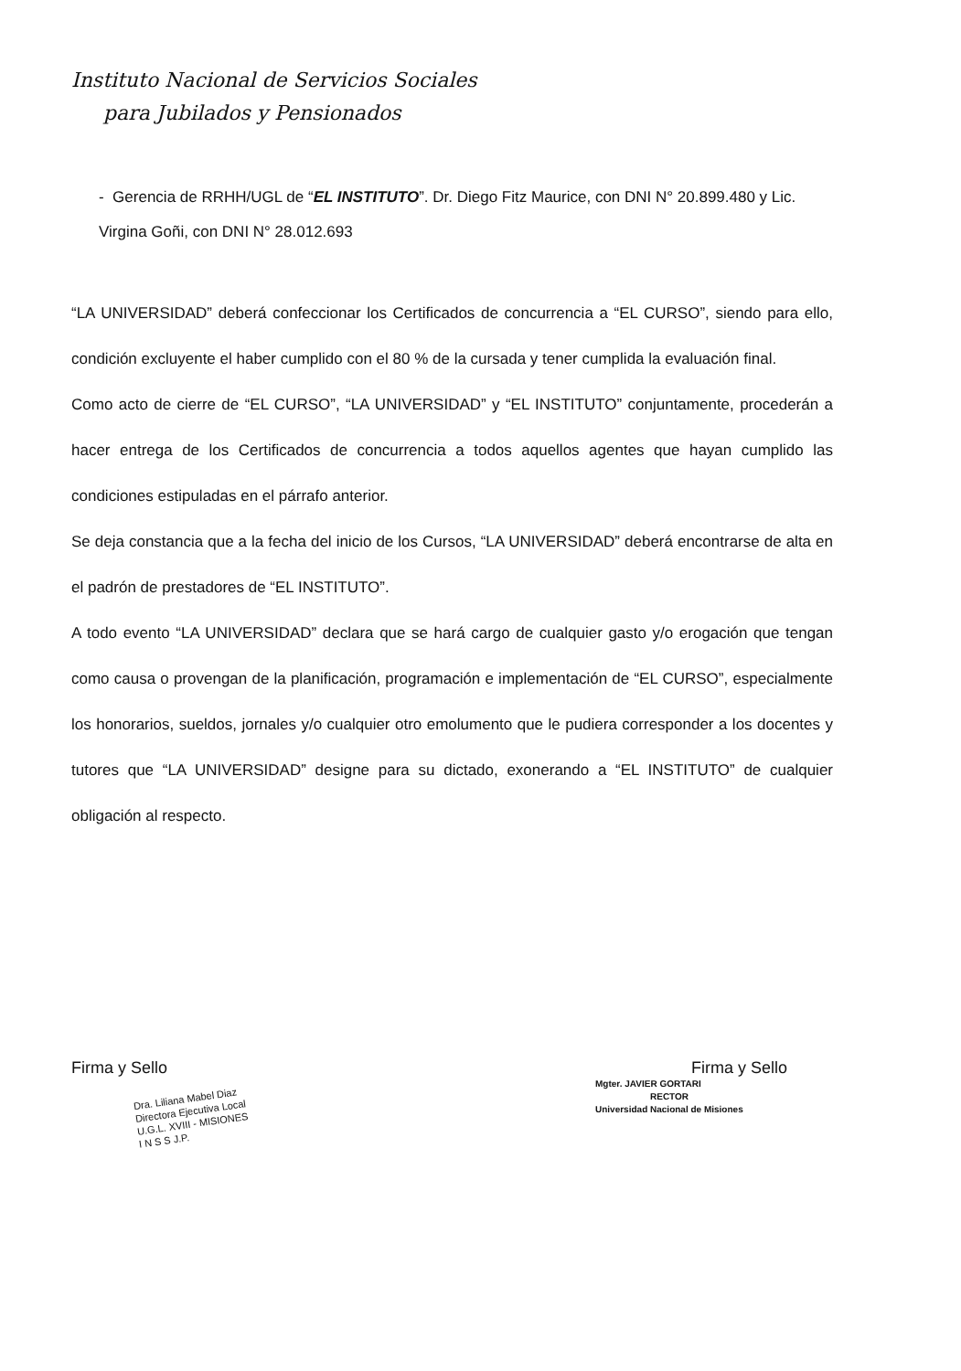Instituto Nacional de Servicios Sociales
para Jubilados y Pensionados
- Gerencia de RRHH/UGL de “EL INSTITUTO”. Dr. Diego Fitz Maurice, con DNI N° 20.899.480 y Lic. Virgina Goñi, con DNI N° 28.012.693
“LA UNIVERSIDAD” deberá confeccionar los Certificados de concurrencia a “EL CURSO”, siendo para ello, condición excluyente el haber cumplido con el 80 % de la cursada y tener cumplida la evaluación final.
Como acto de cierre de “EL CURSO”, “LA UNIVERSIDAD” y “EL INSTITUTO” conjuntamente, procederán a hacer entrega de los Certificados de concurrencia a todos aquellos agentes que hayan cumplido las condiciones estipuladas en el párrafo anterior.
Se deja constancia que a la fecha del inicio de los Cursos, “LA UNIVERSIDAD” deberá encontrarse de alta en el padrón de prestadores de “EL INSTITUTO”.
A todo evento “LA UNIVERSIDAD” declara que se hará cargo de cualquier gasto y/o erogación que tengan como causa o provengan de la planificación, programación e implementación de “EL CURSO”, especialmente los honorarios, sueldos, jornales y/o cualquier otro emolumento que le pudiera corresponder a los docentes y tutores que “LA UNIVERSIDAD” designe para su dictado, exonerando a “EL INSTITUTO” de cualquier obligación al respecto.
Firma y Sello
Dra. Liliana Mabel Diaz
Directora Ejecutiva Local
U.G.L. XVIII - MISIONES
I N S S J.P.
Firma y Sello
Mgter. JAVIER GORTARI
RECTOR
Universidad Nacional de Misiones